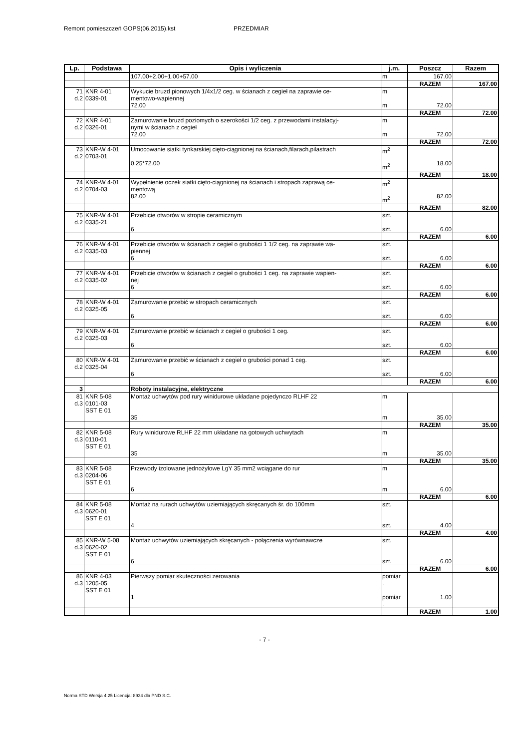Remont pomieszczeń GOPS(06.2015).kst PRZEDMIAR
| Lp. | Podstawa | Opis i wyliczenia | j.m. | Poszcz | Razem |
| --- | --- | --- | --- | --- | --- |
| | | 107.00+2.00+1.00+57.00 | m | 167.00 | |
| | | | | RAZEM | 167.00 |
| 71 d.2 | KNR 4-01 0339-01 | Wykucie bruzd pionowych 1/4x1/2 ceg. w ścianach z cegieł na zaprawie ce- mentowo-wapiennej 72.00 | m m | 72.00 | |
| | | | | RAZEM | 72.00 |
| 72 d.2 | KNR 4-01 0326-01 | Zamurowanie bruzd poziomych o szerokości 1/2 ceg. z przewodami instalacyj- nymi w ścianach z cegieł 72.00 | m m | 72.00 | |
| | | | | RAZEM | 72.00 |
| 73 d.2 | KNR-W 4-01 0703-01 | Umocowanie siatki tynkarskiej cięto-ciągnionej na ścianach,filarach,pilastrach 0.25*72.00 | m<sup>2</sup> m<sup>2</sup> | 18.00 | |
| | | | | RAZEM | 18.00 |
| 74 d.2 | KNR-W 4-01 0704-03 | Wypełnienie oczek siatki cięto-ciągnionej na ścianach i stropach zaprawą ce- mentową 82.00 | m<sup>2</sup> m<sup>2</sup> | 82.00 | |
| | | | | RAZEM | 82.00 |
| 75 d.2 | KNR-W 4-01 0335-21 | Przebicie otworów w stropie ceramicznym 6 | szt. szt. | 6.00 | |
| | | | | RAZEM | 6.00 |
| 76 d.2 | KNR-W 4-01 0335-03 | Przebicie otworów w ścianach z cegieł o grubości 1 1/2 ceg. na zaprawie wa- piennej 6 | szt. szt. | 6.00 | |
| | | | | RAZEM | 6.00 |
| 77 d.2 | KNR-W 4-01 0335-02 | Przebicie otworów w ścianach z cegieł o grubości 1 ceg. na zaprawie wapien- nej 6 | szt. szt. | 6.00 | |
| | | | | RAZEM | 6.00 |
| 78 d.2 | KNR-W 4-01 0325-05 | Zamurowanie przebić w stropach ceramicznych 6 | szt. szt. | 6.00 | |
| | | | | RAZEM | 6.00 |
| 79 d.2 | KNR-W 4-01 0325-03 | Zamurowanie przebić w ścianach z cegieł o grubości 1 ceg. 6 | szt. szt. | 6.00 | |
| | | | | RAZEM | 6.00 |
| 80 d.2 | KNR-W 4-01 0325-04 | Zamurowanie przebić w ścianach z cegieł o grubości ponad 1 ceg. 6 | szt. szt. | 6.00 | |
| | | | | RAZEM | 6.00 |
| 3 | | Roboty instalacyjne, elektryczne | | | |
| 81 d.3 | KNR 5-08 0101-03 SST E 01 | Montaż uchwytów pod rury winidurowe układane pojedynczo RLHF 22 35 | m m | 35.00 | |
| | | | | RAZEM | 35.00 |
| 82 d.3 | KNR 5-08 0110-01 SST E 01 | Rury winidurowe RLHF 22 mm układane na gotowych uchwytach 35 | m m | 35.00 | |
| | | | | RAZEM | 35.00 |
| 83 d.3 | KNR 5-08 0204-06 SST E 01 | Przewody izolowane jednożyłowe LgY 35 mm2 wciągane do rur 6 | m m | 6.00 | |
| | | | | RAZEM | 6.00 |
| 84 d.3 | KNR 5-08 0620-01 SST E 01 | Montaż na rurach uchwytów uziemiających skręcanych śr. do 100mm 4 | szt. szt. | 4.00 | |
| | | | | RAZEM | 4.00 |
| 85 d.3 | KNR-W 5-08 0620-02 SST E 01 | Montaż uchwytów uziemiających skręcanych - połączenia wyrównawcze 6 | szt. szt. | 6.00 | |
| | | | | RAZEM | 6.00 |
| 86 d.3 | KNR 4-03 1205-05 SST E 01 | Pierwszy pomiar skuteczności zerowania 1 | pomiar . pomiar . | 1.00 | |
| | | | | RAZEM | 1.00 |
- 7 -
Norma STD Wersja 4.25 Licencja: 8934 dla PND S.C.